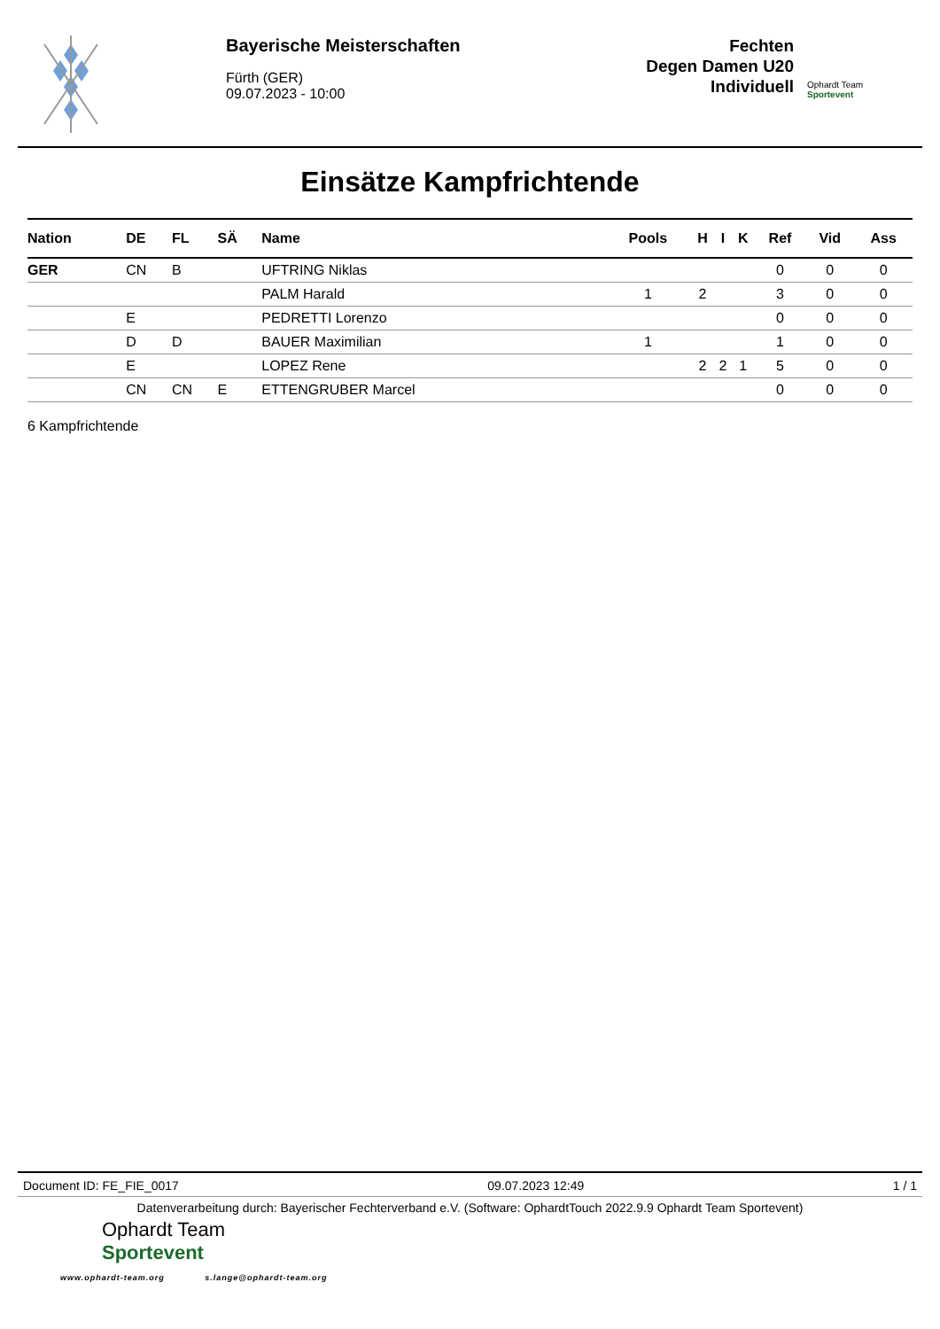Bayerische Meisterschaften
Fürth (GER)
09.07.2023 - 10:00
Fechten
Degen Damen U20
Individuell
Ophardt Team
Sportevent
Einsätze Kampfrichtende
| Nation | DE | FL | SÄ | Name | Pools | H | I | K | Ref | Vid | Ass |
| --- | --- | --- | --- | --- | --- | --- | --- | --- | --- | --- | --- |
| GER | CN | B | | UFTRING Niklas | | | | | 0 | 0 | 0 |
| | | | | PALM Harald | 1 | 2 | | | 3 | 0 | 0 |
| | E | | | PEDRETTI Lorenzo | | | | | 0 | 0 | 0 |
| | D | D | | BAUER Maximilian | 1 | | | | 1 | 0 | 0 |
| | E | | | LOPEZ Rene | | 2 | 2 | 1 | 5 | 0 | 0 |
| | CN | CN | E | ETTENGRUBER Marcel | | | | | 0 | 0 | 0 |
6 Kampfrichtende
Document ID: FE_FIE_0017 09.07.2023 12:49 1 / 1
Datenverarbeitung durch: Bayerischer Fechterverband e.V. (Software: OphardtTouch 2022.9.9 Ophardt Team Sportevent)
Ophardt Team
Sportevent
www.ophardt-team.org s.lange@ophardt-team.org